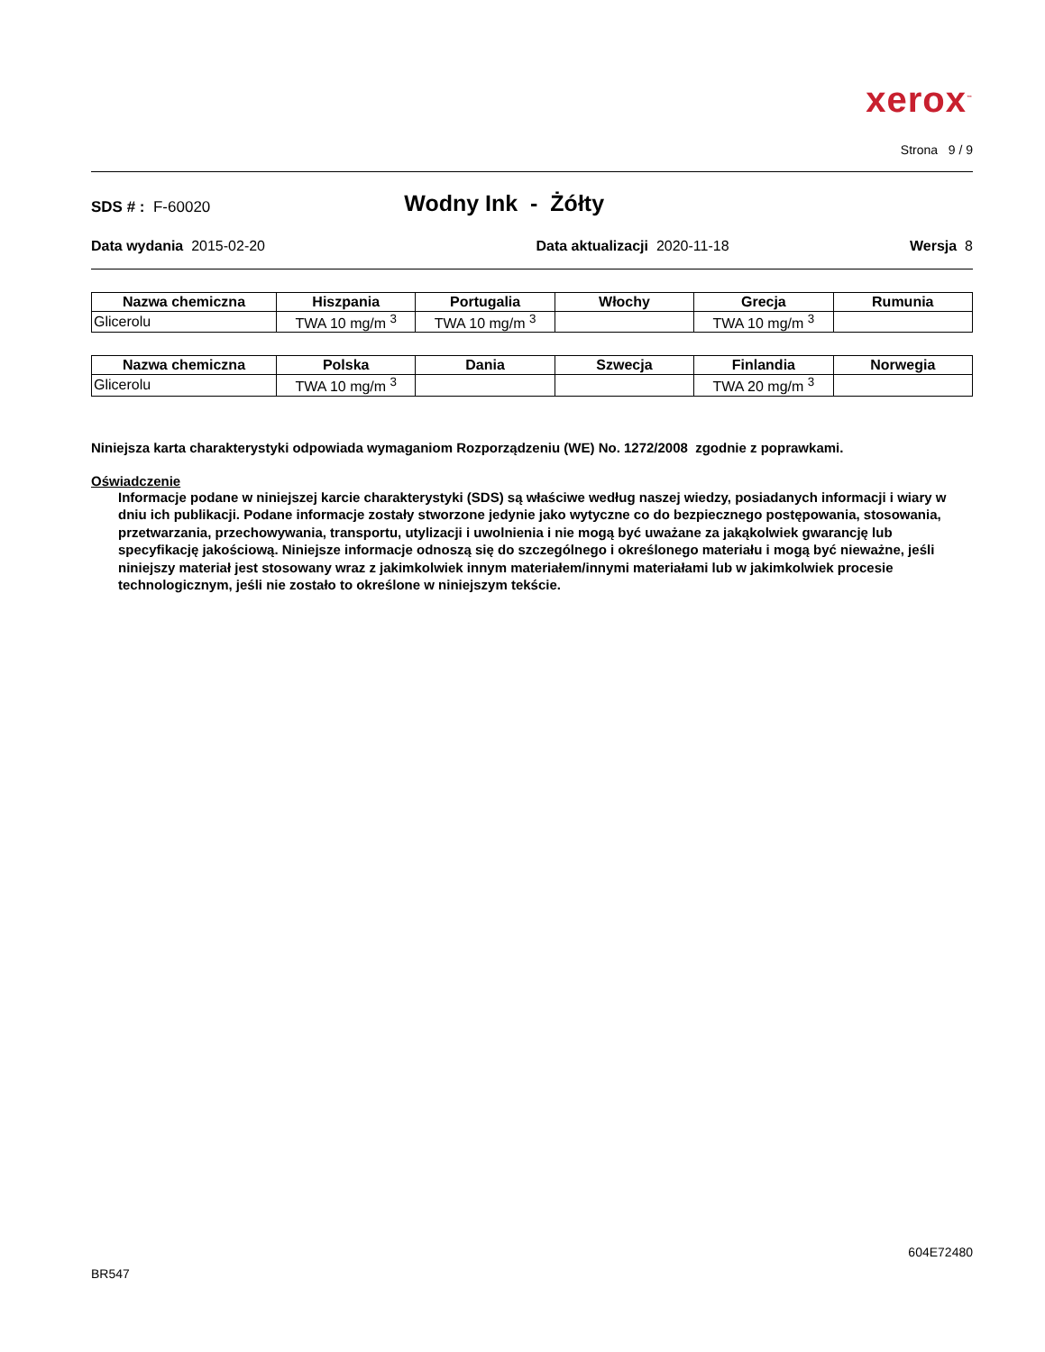xerox<sup>™</sup>
Strona 9 / 9
SDS # : F-60020 Wodny Ink - Żółty
Data wydania 2015-02-20 Data aktualizacji 2020-11-18 Wersja 8
| Nazwa chemiczna | Hiszpania | Portugalia | Włochy | Grecja | Rumunia |
| --- | --- | --- | --- | --- | --- |
| Glicerolu | TWA 10 mg/m <sup>3</sup> | TWA 10 mg/m <sup>3</sup> | | TWA 10 mg/m <sup>3</sup> | |
| Nazwa chemiczna | Polska | Dania | Szwecja | Finlandia | Norwegia |
| --- | --- | --- | --- | --- | --- |
| Glicerolu | TWA 10 mg/m <sup>3</sup> | | | TWA 20 mg/m <sup>3</sup> | |
Niniejsza karta charakterystyki odpowiada wymaganiom Rozporządzeniu (WE) No. 1272/2008 zgodnie z poprawkami.
Oświadczenie
Informacje podane w niniejszej karcie charakterystyki (SDS) są właściwe według naszej wiedzy, posiadanych informacji i wiary w dniu ich publikacji. Podane informacje zostały stworzone jedynie jako wytyczne co do bezpiecznego postępowania, stosowania, przetwarzania, przechowywania, transportu, utylizacji i uwolnienia i nie mogą być uważane za jakąkolwiek gwarancję lub specyfikację jakościową. Niniejsze informacje odnoszą się do szczególnego i określonego materiału i mogą być nieważne, jeśli niniejszy materiał jest stosowany wraz z jakimkolwiek innym materiałem/innymi materiałami lub w jakimkolwiek procesie technologicznym, jeśli nie zostało to określone w niniejszym tekście.
604E72480
BR547